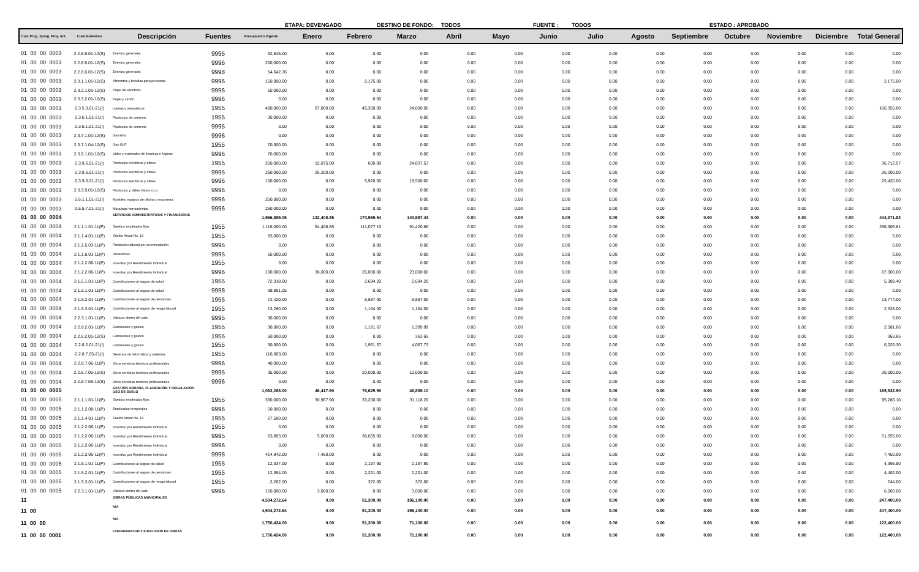ETAPA: DEVENGADO DESTINO DE FONDO: TODOS FUENTE : TODOS ESTADO : APROBADO
| Cod. Prog. Sprog. Proy. Act. | Cuenta-Destino | Descripción | Fuentes | Presupuesto Vigente | Enero | Febrero | Marzo | Abril | Mayo | Junio | Julio | Agosto | Septiembre | Octubre | Noviembre | Diciembre | Total General |
| --- | --- | --- | --- | --- | --- | --- | --- | --- | --- | --- | --- | --- | --- | --- | --- | --- | --- |
| 01 00 00 0003 | 2.2.8.6.01-12(S) | Eventos generales | 9995 | 92,845.00 | 0.00 | 0.00 | 0.00 | 0.00 | 0.00 | 0.00 | 0.00 | 0.00 | 0.00 | 0.00 | 0.00 | 0.00 | 0.00 |
| 01 00 00 0003 | 2.2.8.6.01-12(S) | Eventos generales | 9996 | 200,000.00 | 0.00 | 0.00 | 0.00 | 0.00 | 0.00 | 0.00 | 0.00 | 0.00 | 0.00 | 0.00 | 0.00 | 0.00 | 0.00 |
| 01 00 00 0003 | 2.2.8.6.01-12(S) | Eventos generales | 9998 | 54,642.76 | 0.00 | 0.00 | 0.00 | 0.00 | 0.00 | 0.00 | 0.00 | 0.00 | 0.00 | 0.00 | 0.00 | 0.00 | 0.00 |
| 01 00 00 0003 | 2.3.1.1.01-12(S) | Alimentos y bebidas para personas | 9996 | 150,000.00 | 0.00 | 2,175.00 | 0.00 | 0.00 | 0.00 | 0.00 | 0.00 | 0.00 | 0.00 | 0.00 | 0.00 | 0.00 | 2,175.00 |
| 01 00 00 0003 | 2.3.3.1.01-12(S) | Papel de escritorio | 9996 | 50,000.00 | 0.00 | 0.00 | 0.00 | 0.00 | 0.00 | 0.00 | 0.00 | 0.00 | 0.00 | 0.00 | 0.00 | 0.00 | 0.00 |
| 01 00 00 0003 | 2.3.3.2.01-12(S) | Papel y cartón | 9996 | 0.00 | 0.00 | 0.00 | 0.00 | 0.00 | 0.00 | 0.00 | 0.00 | 0.00 | 0.00 | 0.00 | 0.00 | 0.00 | 0.00 |
| 01 00 00 0003 | 2.3.5.3.01-21(I) | Llantas y neumáticos | 1955 | 400,000.00 | 97,000.00 | 45,350.00 | 24,000.00 | 0.00 | 0.00 | 0.00 | 0.00 | 0.00 | 0.00 | 0.00 | 0.00 | 0.00 | 166,350.00 |
| 01 00 00 0003 | 2.3.6.1.01-21(I) | Productos de cemento | 1955 | 30,000.00 | 0.00 | 0.00 | 0.00 | 0.00 | 0.00 | 0.00 | 0.00 | 0.00 | 0.00 | 0.00 | 0.00 | 0.00 | 0.00 |
| 01 00 00 0003 | 2.3.6.1.01-21(I) | Productos de cemento | 9995 | 0.00 | 0.00 | 0.00 | 0.00 | 0.00 | 0.00 | 0.00 | 0.00 | 0.00 | 0.00 | 0.00 | 0.00 | 0.00 | 0.00 |
| 01 00 00 0003 | 2.3.7.1.01-12(S) | Gasolina | 9996 | 0.00 | 0.00 | 0.00 | 0.00 | 0.00 | 0.00 | 0.00 | 0.00 | 0.00 | 0.00 | 0.00 | 0.00 | 0.00 | 0.00 |
| 01 00 00 0003 | 2.3.7.1.04-12(S) | Gas GLP | 1955 | 70,000.00 | 0.00 | 0.00 | 0.00 | 0.00 | 0.00 | 0.00 | 0.00 | 0.00 | 0.00 | 0.00 | 0.00 | 0.00 | 0.00 |
| 01 00 00 0003 | 2.3.9.1.01-12(S) | Útiles y materiales de limpieza e higiene | 9996 | 70,000.00 | 0.00 | 0.00 | 0.00 | 0.00 | 0.00 | 0.00 | 0.00 | 0.00 | 0.00 | 0.00 | 0.00 | 0.00 | 0.00 |
| 01 00 00 0003 | 2.3.9.6.01-21(I) | Productos eléctricos y afines | 1955 | 250,000.00 | 12,075.00 | 600.00 | 24,037.57 | 0.00 | 0.00 | 0.00 | 0.00 | 0.00 | 0.00 | 0.00 | 0.00 | 0.00 | 36,712.57 |
| 01 00 00 0003 | 2.3.9.6.01-21(I) | Productos eléctricos y afines | 9995 | 250,000.00 | 26,200.00 | 0.00 | 0.00 | 0.00 | 0.00 | 0.00 | 0.00 | 0.00 | 0.00 | 0.00 | 0.00 | 0.00 | 26,200.00 |
| 01 00 00 0003 | 2.3.9.6.01-21(I) | Productos eléctricos y afines | 9996 | 100,000.00 | 0.00 | 5,920.00 | 19,500.00 | 0.00 | 0.00 | 0.00 | 0.00 | 0.00 | 0.00 | 0.00 | 0.00 | 0.00 | 25,420.00 |
| 01 00 00 0003 | 2.3.9.9.01-12(S) | Productos y Utiles Varios n.i.p | 9996 | 0.00 | 0.00 | 0.00 | 0.00 | 0.00 | 0.00 | 0.00 | 0.00 | 0.00 | 0.00 | 0.00 | 0.00 | 0.00 | 0.00 |
| 01 00 00 0003 | 2.6.1.1.01-21(I) | Muebles, equipos de oficina y estantería | 9996 | 250,000.00 | 0.00 | 0.00 | 0.00 | 0.00 | 0.00 | 0.00 | 0.00 | 0.00 | 0.00 | 0.00 | 0.00 | 0.00 | 0.00 |
| 01 00 00 0003 | 2.6.5.7.01-21(I) | Máquinas-herramientas | 9996 | 250,000.00 | 0.00 | 0.00 | 0.00 | 0.00 | 0.00 | 0.00 | 0.00 | 0.00 | 0.00 | 0.00 | 0.00 | 0.00 | 0.00 |
| 01 00 00 0004 | | SERVICIOS ADMINISTRATIVOS Y FINANCIEROS | | 1,966,889.05 | 132,408.85 | 170,965.54 | 140,997.43 | 0.00 | 0.00 | 0.00 | 0.00 | 0.00 | 0.00 | 0.00 | 0.00 | 0.00 | 444,371.82 |
| 01 00 00 0004 | 2.1.1.1.01-11(P) | Sueldos empleados fijos | 1955 | 1,116,000.00 | 94,408.85 | 111,077.10 | 91,420.86 | 0.00 | 0.00 | 0.00 | 0.00 | 0.00 | 0.00 | 0.00 | 0.00 | 0.00 | 296,906.81 |
| 01 00 00 0004 | 2.1.1.4.01-11(P) | Sueldo Anual No. 13 | 1955 | 93,000.00 | 0.00 | 0.00 | 0.00 | 0.00 | 0.00 | 0.00 | 0.00 | 0.00 | 0.00 | 0.00 | 0.00 | 0.00 | 0.00 |
| 01 00 00 0004 | 2.1.1.5.03-11(P) | Prestación laboral por desvinculación | 9995 | 0.00 | 0.00 | 0.00 | 0.00 | 0.00 | 0.00 | 0.00 | 0.00 | 0.00 | 0.00 | 0.00 | 0.00 | 0.00 | 0.00 |
| 01 00 00 0004 | 2.1.1.6.01-11(P) | Vacaciones | 9995 | 50,000.00 | 0.00 | 0.00 | 0.00 | 0.00 | 0.00 | 0.00 | 0.00 | 0.00 | 0.00 | 0.00 | 0.00 | 0.00 | 0.00 |
| 01 00 00 0004 | 2.1.2.2.06-11(P) | Incentivo por Rendimiento Individual | 1955 | 0.00 | 0.00 | 0.00 | 0.00 | 0.00 | 0.00 | 0.00 | 0.00 | 0.00 | 0.00 | 0.00 | 0.00 | 0.00 | 0.00 |
| 01 00 00 0004 | 2.1.2.2.06-11(P) | Incentivo por Rendimiento Individual | 9996 | 100,000.00 | 38,000.00 | 26,000.00 | 23,000.00 | 0.00 | 0.00 | 0.00 | 0.00 | 0.00 | 0.00 | 0.00 | 0.00 | 0.00 | 87,000.00 |
| 01 00 00 0004 | 2.1.5.1.01-11(P) | Contribuciones al seguro de salud | 1955 | 72,318.00 | 0.00 | 2,694.20 | 2,694.20 | 0.00 | 0.00 | 0.00 | 0.00 | 0.00 | 0.00 | 0.00 | 0.00 | 0.00 | 5,388.40 |
| 01 00 00 0004 | 2.1.5.1.01-11(P) | Contribuciones al seguro de salud | 9998 | 98,891.05 | 0.00 | 0.00 | 0.00 | 0.00 | 0.00 | 0.00 | 0.00 | 0.00 | 0.00 | 0.00 | 0.00 | 0.00 | 0.00 |
| 01 00 00 0004 | 2.1.5.2.01-11(P) | Contribuciones al seguro de pensiones | 1955 | 72,420.00 | 0.00 | 6,887.00 | 6,887.00 | 0.00 | 0.00 | 0.00 | 0.00 | 0.00 | 0.00 | 0.00 | 0.00 | 0.00 | 13,774.00 |
| 01 00 00 0004 | 2.1.5.3.01-11(P) | Contribuciones al seguro de riesgo laboral | 1955 | 13,260.00 | 0.00 | 1,164.00 | 1,164.00 | 0.00 | 0.00 | 0.00 | 0.00 | 0.00 | 0.00 | 0.00 | 0.00 | 0.00 | 2,328.00 |
| 01 00 00 0004 | 2.2.3.1.01-11(P) | Viáticos dentro del país | 9995 | 30,000.00 | 0.00 | 0.00 | 0.00 | 0.00 | 0.00 | 0.00 | 0.00 | 0.00 | 0.00 | 0.00 | 0.00 | 0.00 | 0.00 |
| 01 00 00 0004 | 2.2.8.2.01-11(P) | Comisiones y gastos | 1955 | 30,000.00 | 0.00 | 1,181.67 | 1,399.99 | 0.00 | 0.00 | 0.00 | 0.00 | 0.00 | 0.00 | 0.00 | 0.00 | 0.00 | 2,581.66 |
| 01 00 00 0004 | 2.2.8.2.01-12(S) | Comisiones y gastos | 1955 | 50,000.00 | 0.00 | 0.00 | 363.65 | 0.00 | 0.00 | 0.00 | 0.00 | 0.00 | 0.00 | 0.00 | 0.00 | 0.00 | 363.65 |
| 01 00 00 0004 | 2.2.8.2.01-21(I) | Comisiones y gastos | 1955 | 50,000.00 | 0.00 | 1,961.57 | 4,067.73 | 0.00 | 0.00 | 0.00 | 0.00 | 0.00 | 0.00 | 0.00 | 0.00 | 0.00 | 6,029.30 |
| 01 00 00 0004 | 2.2.8.7.05-21(I) | Servicios de informática y sistemas | 1955 | 116,000.00 | 0.00 | 0.00 | 0.00 | 0.00 | 0.00 | 0.00 | 0.00 | 0.00 | 0.00 | 0.00 | 0.00 | 0.00 | 0.00 |
| 01 00 00 0004 | 2.2.8.7.06-11(P) | Otros servicios técnicos profesionales | 9996 | 40,000.00 | 0.00 | 0.00 | 0.00 | 0.00 | 0.00 | 0.00 | 0.00 | 0.00 | 0.00 | 0.00 | 0.00 | 0.00 | 0.00 |
| 01 00 00 0004 | 2.2.8.7.06-12(S) | Otros servicios técnicos profesionales | 9995 | 35,000.00 | 0.00 | 20,000.00 | 10,000.00 | 0.00 | 0.00 | 0.00 | 0.00 | 0.00 | 0.00 | 0.00 | 0.00 | 0.00 | 30,000.00 |
| 01 00 00 0004 | 2.2.8.7.06-12(S) | Otros servicios técnicos profesionales | 9996 | 0.00 | 0.00 | 0.00 | 0.00 | 0.00 | 0.00 | 0.00 | 0.00 | 0.00 | 0.00 | 0.00 | 0.00 | 0.00 | 0.00 |
| 01 00 00 0005 | | GESTIÓN URBANA, PLANEACIÓN Y REGULACIÓN USO DE SUELO | | 1,063,288.00 | 46,417.90 | 76,625.90 | 46,889.10 | 0.00 | 0.00 | 0.00 | 0.00 | 0.00 | 0.00 | 0.00 | 0.00 | 0.00 | 169,932.90 |
| 01 00 00 0005 | 2.1.1.1.01-11(P) | Sueldos empleados fijos | 1955 | 330,000.00 | 30,967.90 | 33,200.00 | 31,118.20 | 0.00 | 0.00 | 0.00 | 0.00 | 0.00 | 0.00 | 0.00 | 0.00 | 0.00 | 95,286.10 |
| 01 00 00 0005 | 2.1.1.2.08-11(P) | Empleados temporales | 9996 | 50,000.00 | 0.00 | 0.00 | 0.00 | 0.00 | 0.00 | 0.00 | 0.00 | 0.00 | 0.00 | 0.00 | 0.00 | 0.00 | 0.00 |
| 01 00 00 0005 | 2.1.1.4.01-11(P) | Sueldo Anual No. 13 | 1955 | 27,500.00 | 0.00 | 0.00 | 0.00 | 0.00 | 0.00 | 0.00 | 0.00 | 0.00 | 0.00 | 0.00 | 0.00 | 0.00 | 0.00 |
| 01 00 00 0005 | 2.1.2.2.06-11(P) | Incentivo por Rendimiento Individual | 1955 | 0.00 | 0.00 | 0.00 | 0.00 | 0.00 | 0.00 | 0.00 | 0.00 | 0.00 | 0.00 | 0.00 | 0.00 | 0.00 | 0.00 |
| 01 00 00 0005 | 2.1.2.2.06-11(P) | Incentivo por Rendimiento Individual | 9995 | 63,893.00 | 5,000.00 | 38,655.00 | 8,000.00 | 0.00 | 0.00 | 0.00 | 0.00 | 0.00 | 0.00 | 0.00 | 0.00 | 0.00 | 51,655.00 |
| 01 00 00 0005 | 2.1.2.2.06-11(P) | Incentivo por Rendimiento Individual | 9996 | 0.00 | 0.00 | 0.00 | 0.00 | 0.00 | 0.00 | 0.00 | 0.00 | 0.00 | 0.00 | 0.00 | 0.00 | 0.00 | 0.00 |
| 01 00 00 0005 | 2.1.2.2.06-11(P) | Incentivo por Rendimiento Individual | 9998 | 414,942.00 | 7,450.00 | 0.00 | 0.00 | 0.00 | 0.00 | 0.00 | 0.00 | 0.00 | 0.00 | 0.00 | 0.00 | 0.00 | 7,450.00 |
| 01 00 00 0005 | 2.1.5.1.01-11(P) | Contribuciones al seguro de salud | 1955 | 12,337.00 | 0.00 | 2,197.90 | 2,197.90 | 0.00 | 0.00 | 0.00 | 0.00 | 0.00 | 0.00 | 0.00 | 0.00 | 0.00 | 4,395.80 |
| 01 00 00 0005 | 2.1.5.2.01-11(P) | Contribuciones al seguro de pensiones | 1955 | 12,354.00 | 0.00 | 2,201.00 | 2,201.00 | 0.00 | 0.00 | 0.00 | 0.00 | 0.00 | 0.00 | 0.00 | 0.00 | 0.00 | 4,402.00 |
| 01 00 00 0005 | 2.1.5.3.01-11(P) | Contribuciones al seguro de riesgo laboral | 1955 | 2,262.00 | 0.00 | 372.00 | 372.00 | 0.00 | 0.00 | 0.00 | 0.00 | 0.00 | 0.00 | 0.00 | 0.00 | 0.00 | 744.00 |
| 01 00 00 0005 | 2.2.3.1.01-11(P) | Viáticos dentro del país | 9996 | 150,000.00 | 3,000.00 | 0.00 | 3,000.00 | 0.00 | 0.00 | 0.00 | 0.00 | 0.00 | 0.00 | 0.00 | 0.00 | 0.00 | 6,000.00 |
| 11 | | OBRAS PÚBLICAS MUNICIPALES | | 4,504,272.64 | 0.00 | 51,300.00 | 196,100.00 | 0.00 | 0.00 | 0.00 | 0.00 | 0.00 | 0.00 | 0.00 | 0.00 | 0.00 | 247,400.00 |
| 11 00 | | N/A | | 4,504,272.64 | 0.00 | 51,300.00 | 196,100.00 | 0.00 | 0.00 | 0.00 | 0.00 | 0.00 | 0.00 | 0.00 | 0.00 | 0.00 | 247,400.00 |
| 11 00 00 | | N/A | | 1,750,424.00 | 0.00 | 51,300.00 | 71,100.00 | 0.00 | 0.00 | 0.00 | 0.00 | 0.00 | 0.00 | 0.00 | 0.00 | 0.00 | 122,400.00 |
| 11 00 00 0001 | | COORDINACION Y EJECUCION DE OBRAS | | 1,750,424.00 | 0.00 | 51,300.00 | 71,100.00 | 0.00 | 0.00 | 0.00 | 0.00 | 0.00 | 0.00 | 0.00 | 0.00 | 0.00 | 122,400.00 |